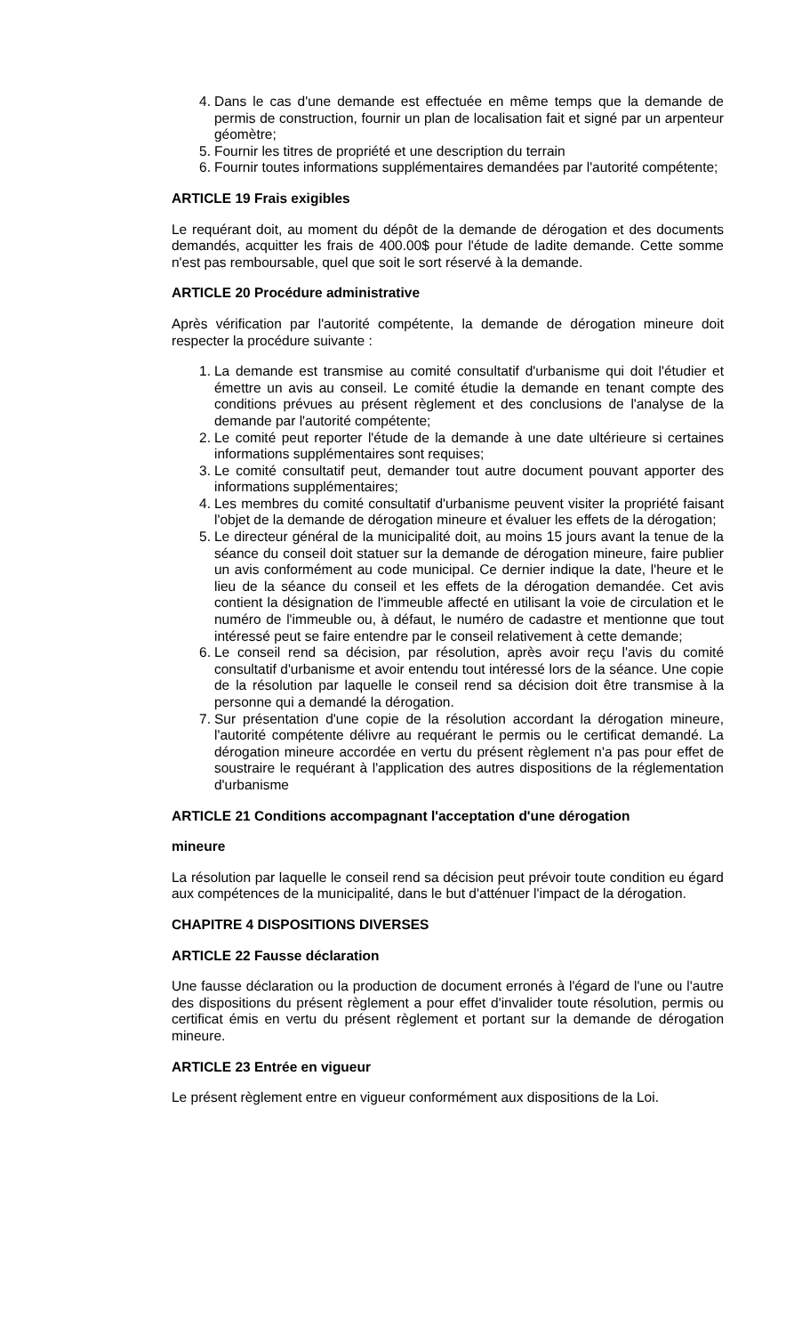4. Dans le cas d'une demande est effectuée en même temps que la demande de permis de construction, fournir un plan de localisation fait et signé par un arpenteur géomètre;
5. Fournir les titres de propriété et une description du terrain
6. Fournir toutes informations supplémentaires demandées par l'autorité compétente;
ARTICLE 19 Frais exigibles
Le requérant doit, au moment du dépôt de la demande de dérogation et des documents demandés, acquitter les frais de 400.00$ pour l'étude de ladite demande. Cette somme n'est pas remboursable, quel que soit le sort réservé à la demande.
ARTICLE 20 Procédure administrative
Après vérification par l'autorité compétente, la demande de dérogation mineure doit respecter la procédure suivante :
1. La demande est transmise au comité consultatif d'urbanisme qui doit l'étudier et émettre un avis au conseil. Le comité étudie la demande en tenant compte des conditions prévues au présent règlement et des conclusions de l'analyse de la demande par l'autorité compétente;
2. Le comité peut reporter l'étude de la demande à une date ultérieure si certaines informations supplémentaires sont requises;
3. Le comité consultatif peut, demander tout autre document pouvant apporter des informations supplémentaires;
4. Les membres du comité consultatif d'urbanisme peuvent visiter la propriété faisant l'objet de la demande de dérogation mineure et évaluer les effets de la dérogation;
5. Le directeur général de la municipalité doit, au moins 15 jours avant la tenue de la séance du conseil doit statuer sur la demande de dérogation mineure, faire publier un avis conformément au code municipal. Ce dernier indique la date, l'heure et le lieu de la séance du conseil et les effets de la dérogation demandée. Cet avis contient la désignation de l'immeuble affecté en utilisant la voie de circulation et le numéro de l'immeuble ou, à défaut, le numéro de cadastre et mentionne que tout intéressé peut se faire entendre par le conseil relativement à cette demande;
6. Le conseil rend sa décision, par résolution, après avoir reçu l'avis du comité consultatif d'urbanisme et avoir entendu tout intéressé lors de la séance. Une copie de la résolution par laquelle le conseil rend sa décision doit être transmise à la personne qui a demandé la dérogation.
7. Sur présentation d'une copie de la résolution accordant la dérogation mineure, l'autorité compétente délivre au requérant le permis ou le certificat demandé. La dérogation mineure accordée en vertu du présent règlement n'a pas pour effet de soustraire le requérant à l'application des autres dispositions de la réglementation d'urbanisme
ARTICLE 21 Conditions accompagnant l'acceptation d'une dérogation
mineure
La résolution par laquelle le conseil rend sa décision peut prévoir toute condition eu égard aux compétences de la municipalité, dans le but d'atténuer l'impact de la dérogation.
CHAPITRE 4 DISPOSITIONS DIVERSES
ARTICLE 22 Fausse déclaration
Une fausse déclaration ou la production de document erronés à l'égard de l'une ou l'autre des dispositions du présent règlement a pour effet d'invalider toute résolution, permis ou certificat émis en vertu du présent règlement et portant sur la demande de dérogation mineure.
ARTICLE 23 Entrée en vigueur
Le présent règlement entre en vigueur conformément aux dispositions de la Loi.